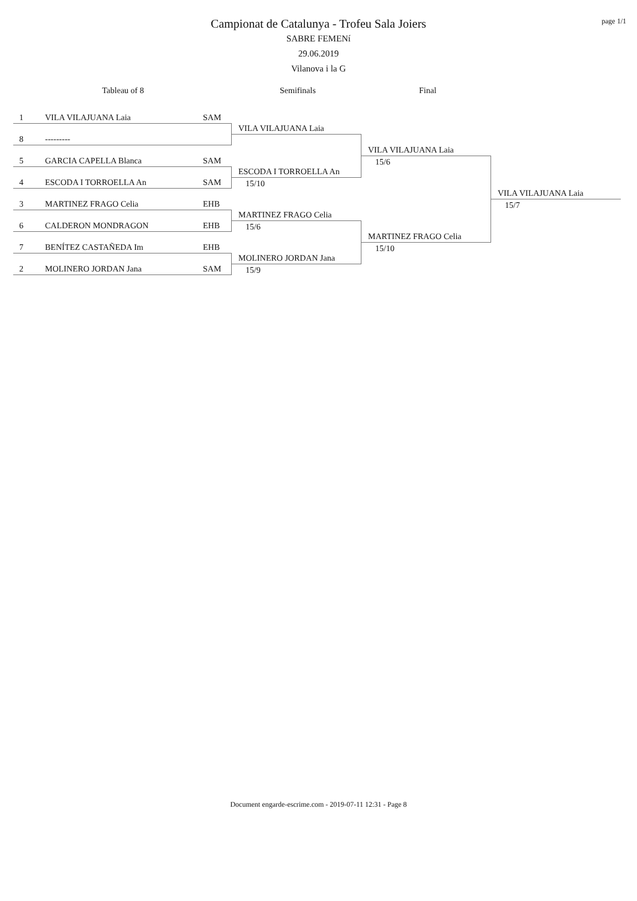page 1/1
Campionat de Catalunya - Trofeu Sala Joiers
SABRE FEMENí
29.06.2019
Vilanova i la G
Tableau of 8 Semifinals Final
1 VILA VILAJUANA Laia SAM
VILA VILAJUANA Laia
8 ---------
VILA VILAJUANA Laia
5 GARCIA CAPELLA Blanca SAM 15/6
ESCODA I TORROELLA An
4 ESCODA I TORROELLA An SAM 15/10
VILA VILAJUANA Laia
3 MARTINEZ FRAGO Celia EHB 15/7
MARTINEZ FRAGO Celia
6 CALDERON MONDRAGON EHB 15/6
MARTINEZ FRAGO Celia
7 BENÍTEZ CASTAÑEDA Im EHB 15/10
MOLINERO JORDAN Jana
2 MOLINERO JORDAN Jana SAM 15/9
Document engarde-escrime.com - 2019-07-11 12:31 - Page 8